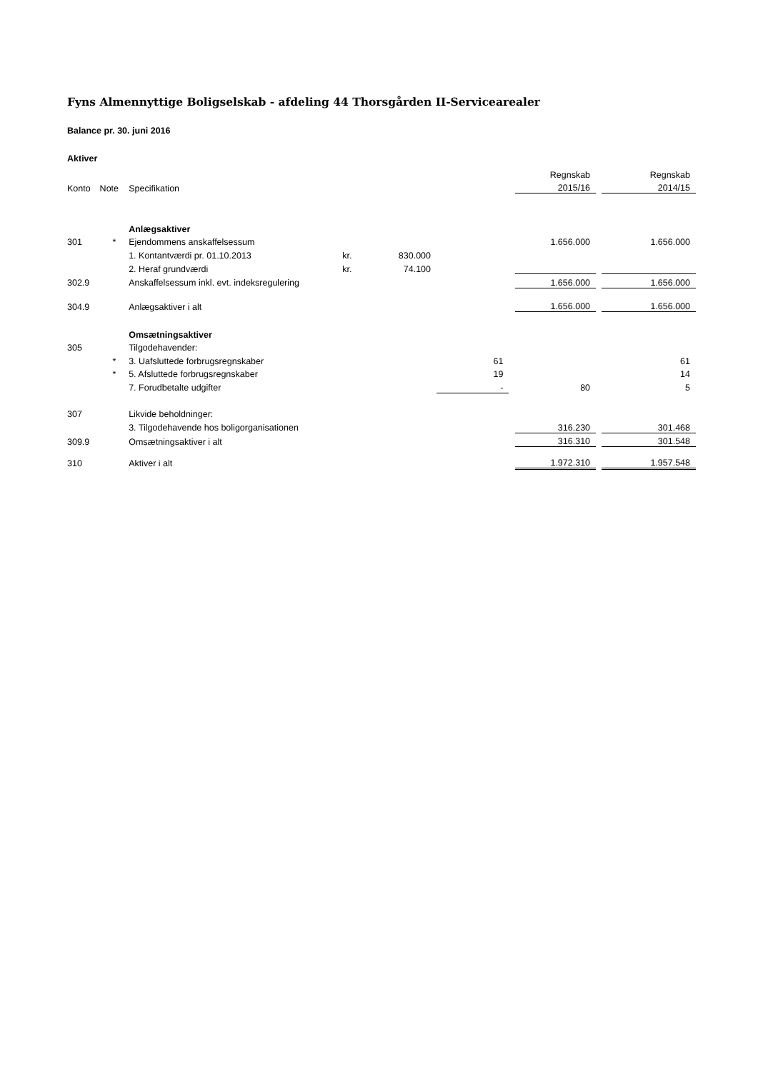Fyns Almennyttige Boligselskab - afdeling 44 Thorsgården II-Servicearealer
Balance pr. 30. juni 2016
Aktiver
| | | | | | | | Regnskab | | Regnskab |
| Konto | Note | Specifikation | | | | | 2015/16 | | 2014/15 |
| | | Anlægsaktiver | | | | | | | |
| 301 | * | Ejendommens anskaffelsessum | | | | | 1.656.000 | | 1.656.000 |
| | | 1. Kontantværdi pr. 01.10.2013 | kr. | 830.000 | | | | | |
| | | 2. Heraf grundværdi | kr. | 74.100 | | | | | |
| 302.9 | | Anskaffelsessum inkl. evt. indeksregulering | | | | | 1.656.000 | | 1.656.000 |
| 304.9 | | Anlægsaktiver i alt | | | | | 1.656.000 | | 1.656.000 |
| | | Omsætningsaktiver | | | | | | | |
| 305 | | Tilgodehavender: | | | | | | | |
| | * | 3. Uafsluttede forbrugsregnskaber | | | 61 | | | | 61 |
| | * | 5. Afsluttede forbrugsregnskaber | | | 19 | | | | 14 |
| | | 7. Forudbetalte udgifter | | | - | | 80 | | 5 |
| 307 | | Likvide beholdninger: | | | | | | | |
| | | 3. Tilgodehavende hos boligorganisationen | | | | | 316.230 | | 301.468 |
| 309.9 | | Omsætningsaktiver i alt | | | | | 316.310 | | 301.548 |
| 310 | | Aktiver i alt | | | | | 1.972.310 | | 1.957.548 |